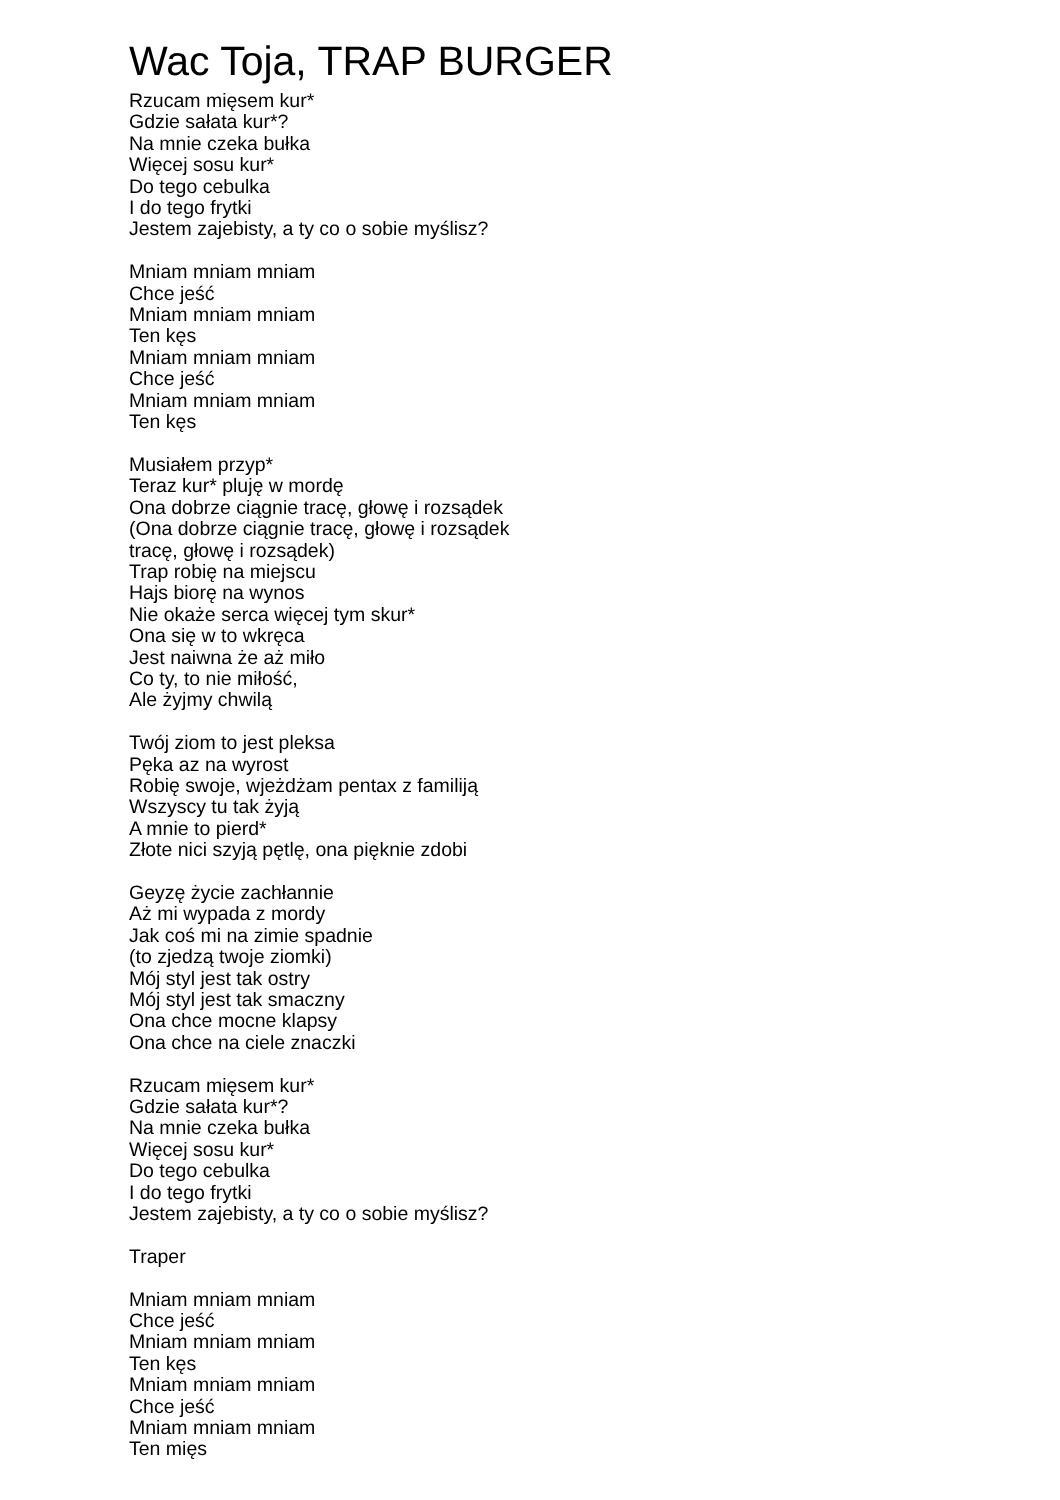Wac Toja, TRAP BURGER
Rzucam mięsem kur*
Gdzie sałata kur*?
Na mnie czeka bułka
Więcej sosu kur*
Do tego cebulka
I do tego frytki
Jestem zajebisty, a ty co o sobie myślisz?
Mniam mniam mniam
Chce jeść
Mniam mniam mniam
Ten kęs
Mniam mniam mniam
Chce jeść
Mniam mniam mniam
Ten kęs
Musiałem przyp*
Teraz kur* pluję w mordę
Ona dobrze ciągnie tracę, głowę i rozsądek
(Ona dobrze ciągnie tracę, głowę i rozsądek
tracę, głowę i rozsądek)
Trap robię na miejscu
Hajs biorę na wynos
Nie okaże serca więcej tym skur*
Ona się w to wkręca
Jest naiwna że aż miło
Co ty, to nie miłość,
Ale żyjmy chwilą
Twój ziom to jest pleksa
Pęka az na wyrost
Robię swoje, wjeżdżam pentax z familiją
Wszyscy tu tak żyją
A mnie to pierd*
Złote nici szyją pętlę, ona pięknie zdobi
Geyzę życie zachłannie
Aż mi wypada z mordy
Jak coś mi na zimie spadnie
(to zjedzą twoje ziomki)
Mój styl jest tak ostry
Mój styl jest tak smaczny
Ona chce mocne klapsy
Ona chce na ciele znaczki
Rzucam mięsem kur*
Gdzie sałata kur*?
Na mnie czeka bułka
Więcej sosu kur*
Do tego cebulka
I do tego frytki
Jestem zajebisty, a ty co o sobie myślisz?
Traper
Mniam mniam mniam
Chce jeść
Mniam mniam mniam
Ten kęs
Mniam mniam mniam
Chce jeść
Mniam mniam mniam
Ten mięs